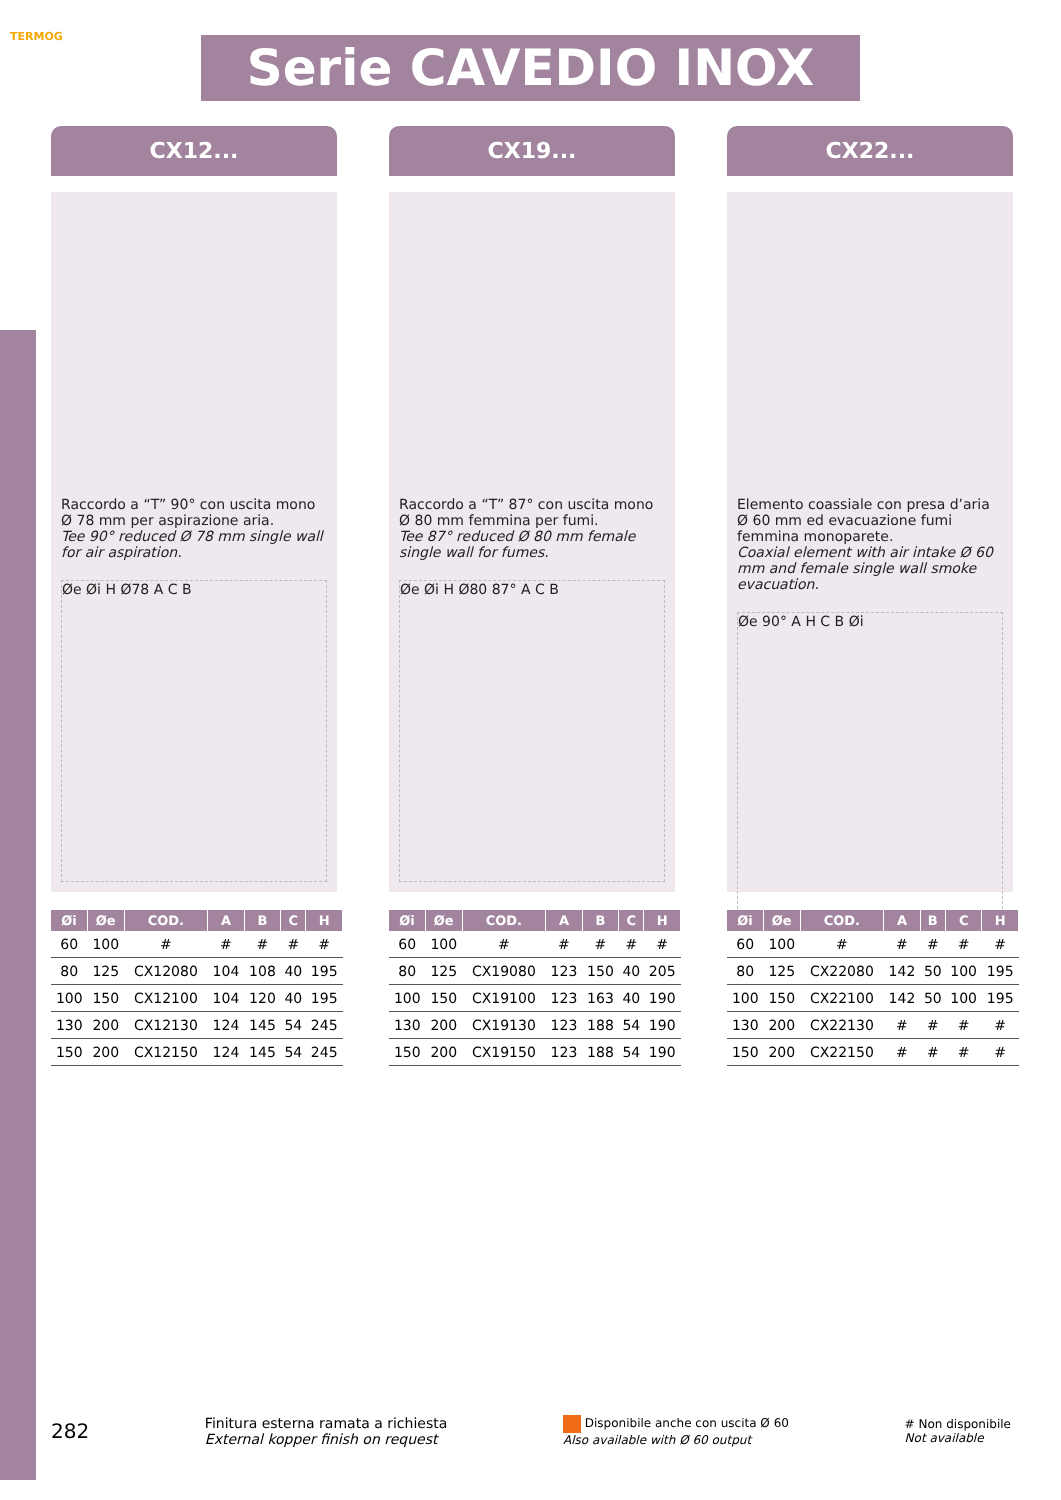TERMOG
Serie CAVEDIO INOX
CX12...
Raccordo a “T” 90° con uscita mono Ø 78 mm per aspirazione aria.
Tee 90° reduced Ø 78 mm single wall for air aspiration.
Øe Øi H Ø78 A C B
| Øi | Øe | COD. | A | B | C | H |
| --- | --- | --- | --- | --- | --- | --- |
| 60 | 100 | # | # | # | # | # |
| 80 | 125 | CX12080 | 104 | 108 | 40 | 195 |
| 100 | 150 | CX12100 | 104 | 120 | 40 | 195 |
| 130 | 200 | CX12130 | 124 | 145 | 54 | 245 |
| 150 | 200 | CX12150 | 124 | 145 | 54 | 245 |
CX19...
Raccordo a “T” 87° con uscita mono Ø 80 mm femmina per fumi.
Tee 87° reduced Ø 80 mm female single wall for fumes.
Øe Øi H Ø80 87° A C B
| Øi | Øe | COD. | A | B | C | H |
| --- | --- | --- | --- | --- | --- | --- |
| 60 | 100 | # | # | # | # | # |
| 80 | 125 | CX19080 | 123 | 150 | 40 | 205 |
| 100 | 150 | CX19100 | 123 | 163 | 40 | 190 |
| 130 | 200 | CX19130 | 123 | 188 | 54 | 190 |
| 150 | 200 | CX19150 | 123 | 188 | 54 | 190 |
CX22...
Elemento coassiale con presa d’aria Ø 60 mm ed evacuazione fumi femmina monoparete.
Coaxial element with air intake Ø 60 mm and female single wall smoke evacuation.
Øe 90° A H C B Øi
| Øi | Øe | COD. | A | B | C | H |
| --- | --- | --- | --- | --- | --- | --- |
| 60 | 100 | # | # | # | # | # |
| 80 | 125 | CX22080 | 142 | 50 | 100 | 195 |
| 100 | 150 | CX22100 | 142 | 50 | 100 | 195 |
| 130 | 200 | CX22130 | # | # | # | # |
| 150 | 200 | CX22150 | # | # | # | # |
282 Finitura esterna ramata a richiesta
External kopper finish on request Disponibile anche con uscita Ø 60
Also available with Ø 60 output # Non disponibile
Not available